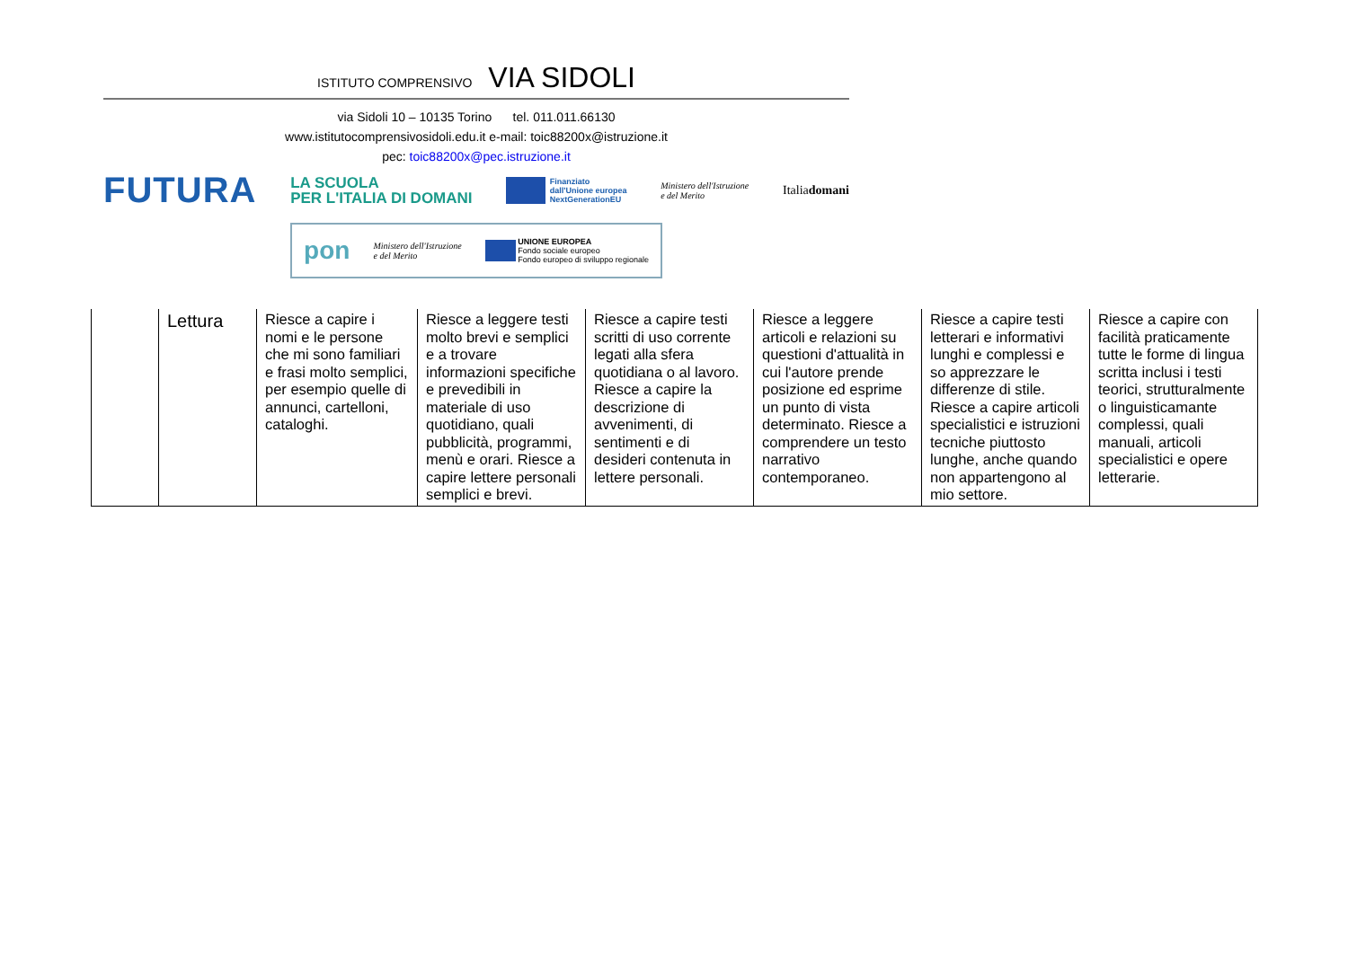ISTITUTO COMPRENSIVO VIA SIDOLI
via Sidoli 10 – 10135 Torino tel. 011.011.66130
www.istitutocomprensivosidoli.edu.it e-mail: toic88200x@istruzione.it
pec: toic88200x@pec.istruzione.it
FUTURA LA SCUOLA
PER L'ITALIA DI DOMANI Finanziato
dall'Unione europea
NextGenerationEU Ministero dell'Istruzione
e del Merito Italiadomani
pon Ministero dell'Istruzione
e del Merito UNIONE EUROPEA
Fondo sociale europeo
Fondo europeo di sviluppo regionale
| | Lettura | Riesce a capire i nomi e le persone che mi sono familiari e frasi molto semplici, per esempio quelle di annunci, cartelloni, cataloghi. | Riesce a leggere testi molto brevi e semplici e a trovare informazioni specifiche e prevedibili in materiale di uso quotidiano, quali pubblicità, programmi, menù e orari. Riesce a capire lettere personali semplici e brevi. | Riesce a capire testi scritti di uso corrente legati alla sfera quotidiana o al lavoro. Riesce a capire la descrizione di avvenimenti, di sentimenti e di desideri contenuta in lettere personali. | Riesce a leggere articoli e relazioni su questioni d'attualità in cui l'autore prende posizione ed esprime un punto di vista determinato. Riesce a comprendere un testo narrativo contemporaneo. | Riesce a capire testi letterari e informativi lunghi e complessi e so apprezzare le differenze di stile. Riesce a capire articoli specialistici e istruzioni tecniche piuttosto lunghe, anche quando non appartengono al mio settore. | Riesce a capire con facilità praticamente tutte le forme di lingua scritta inclusi i testi teorici, strutturalmente o linguisticamante complessi, quali manuali, articoli specialistici e opere letterarie. |